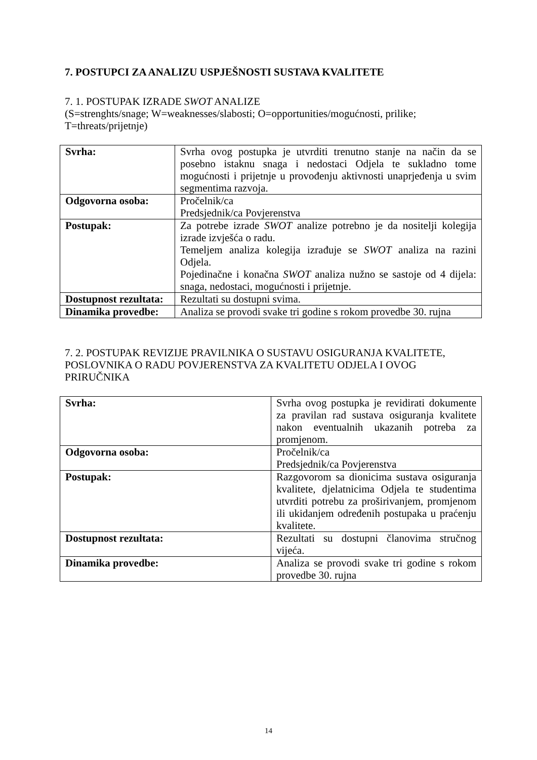7. POSTUPCI ZA ANALIZU USPJEŠNOSTI SUSTAVA KVALITETE
7. 1. POSTUPAK IZRADE SWOT ANALIZE
(S=strenghts/snage; W=weaknesses/slabosti; O=opportunities/mogućnosti, prilike;
T=threats/prijetnje)
| Svrha: | Svrha ovog postupka je utvrditi trenutno stanje na način da se posebno istaknu snaga i nedostaci Odjela te sukladno tome mogućnosti i prijetnje u provođenju aktivnosti unaprjeđenja u svim segmentima razvoja. |
| Odgovorna osoba: | Pročelnik/ca Predsjednik/ca Povjerenstva |
| Postupak: | Za potrebe izrade SWOT analize potrebno je da nositelji kolegija izrade izvješća o radu. Temeljem analiza kolegija izrađuje se SWOT analiza na razini Odjela. Pojedinačne i konačna SWOT analiza nužno se sastoje od 4 dijela: snaga, nedostaci, mogućnosti i prijetnje. |
| Dostupnost rezultata: | Rezultati su dostupni svima. |
| Dinamika provedbe: | Analiza se provodi svake tri godine s rokom provedbe 30. rujna |
7. 2. POSTUPAK REVIZIJE PRAVILNIKA O SUSTAVU OSIGURANJA KVALITETE, POSLOVNIKA O RADU POVJERENSTVA ZA KVALITETU ODJELA I OVOG PRIRUČNIKA
| Svrha: | Svrha ovog postupka je revidirati dokumente za pravilan rad sustava osiguranja kvalitete nakon eventualnih ukazanih potreba za promjenom. |
| Odgovorna osoba: | Pročelnik/ca Predsjednik/ca Povjerenstva |
| Postupak: | Razgovorom sa dionicima sustava osiguranja kvalitete, djelatnicima Odjela te studentima utvrditi potrebu za proširivanjem, promjenom ili ukidanjem određenih postupaka u praćenju kvalitete. |
| Dostupnost rezultata: | Rezultati su dostupni članovima stručnog vijeća. |
| Dinamika provedbe: | Analiza se provodi svake tri godine s rokom provedbe 30. rujna |
14